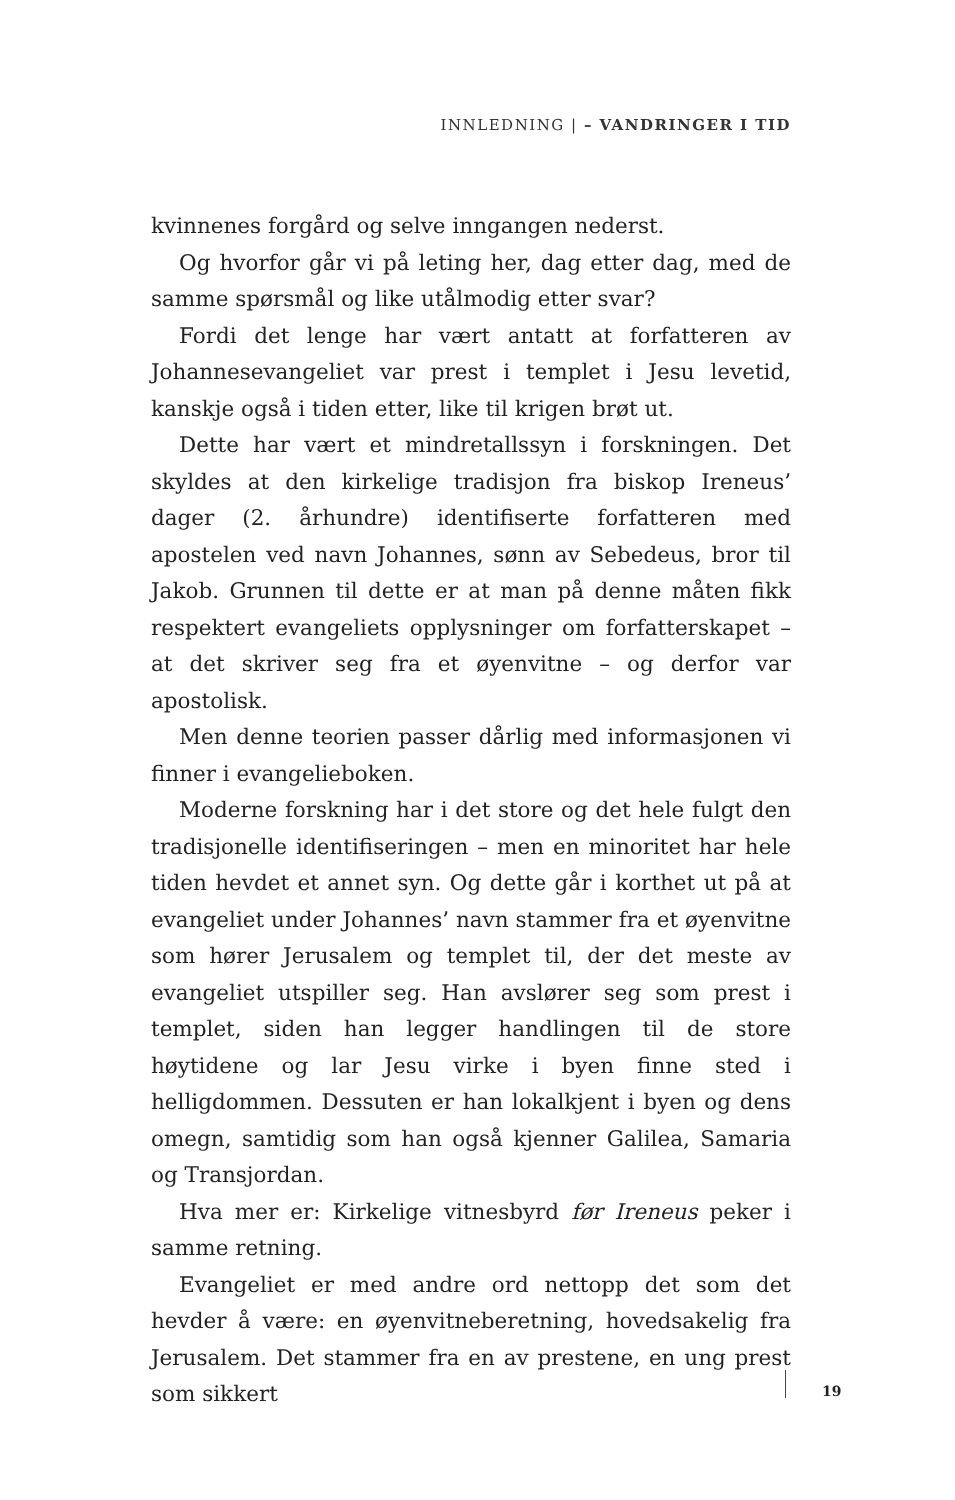INNLEDNING | – VANDRINGER I TID
kvinnenes forgård og selve inngangen nederst.
Og hvorfor går vi på leting her, dag etter dag, med de samme spørsmål og like utålmodig etter svar?
Fordi det lenge har vært antatt at forfatteren av Johannesevangeliet var prest i templet i Jesu levetid, kanskje også i tiden etter, like til krigen brøt ut.
Dette har vært et mindretallssyn i forskningen. Det skyldes at den kirkelige tradisjon fra biskop Ireneus’ dager (2. århundre) identifiserte forfatteren med apostelen ved navn Johannes, sønn av Sebedeus, bror til Jakob. Grunnen til dette er at man på denne måten fikk respektert evangeliets opplysninger om forfatterskapet – at det skriver seg fra et øyenvitne – og derfor var apostolisk.
Men denne teorien passer dårlig med informasjonen vi finner i evangelieboken.
Moderne forskning har i det store og det hele fulgt den tradisjonelle identifiseringen – men en minoritet har hele tiden hevdet et annet syn. Og dette går i korthet ut på at evangeliet under Johannes’ navn stammer fra et øyenvitne som hører Jerusalem og templet til, der det meste av evangeliet utspiller seg. Han avslører seg som prest i templet, siden han legger handlingen til de store høytidene og lar Jesu virke i byen finne sted i helligdommen. Dessuten er han lokalkjent i byen og dens omegn, samtidig som han også kjenner Galilea, Samaria og Transjordan.
Hva mer er: Kirkelige vitnesbyrd før Ireneus peker i samme retning.
Evangeliet er med andre ord nettopp det som det hevder å være: en øyenvitneberetning, hovedsakelig fra Jerusalem. Det stammer fra en av prestene, en ung prest som sikkert
19